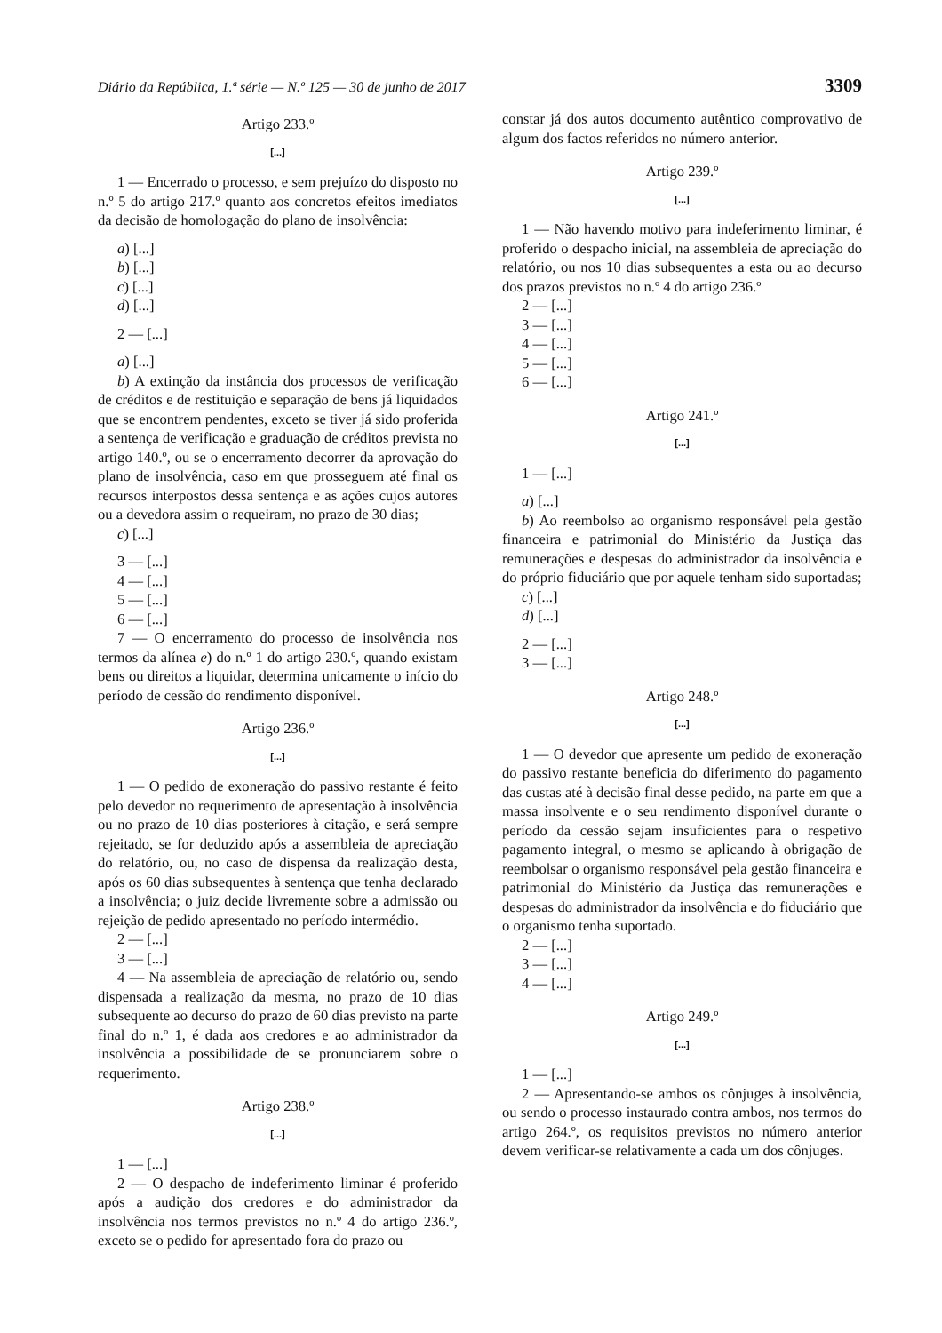Diário da República, 1.ª série — N.º 125 — 30 de junho de 2017 3309
Artigo 233.º
[...]
1 — Encerrado o processo, e sem prejuízo do disposto no n.º 5 do artigo 217.º quanto aos concretos efeitos imediatos da decisão de homologação do plano de insolvência:
a) [...]
b) [...]
c) [...]
d) [...]
2 — [...]
a) [...]
b) A extinção da instância dos processos de verificação de créditos e de restituição e separação de bens já liquidados que se encontrem pendentes, exceto se tiver já sido proferida a sentença de verificação e graduação de créditos prevista no artigo 140.º, ou se o encerramento decorrer da aprovação do plano de insolvência, caso em que prosseguem até final os recursos interpostos dessa sentença e as ações cujos autores ou a devedora assim o requeiram, no prazo de 30 dias;
c) [...]
3 — [...]
4 — [...]
5 — [...]
6 — [...]
7 — O encerramento do processo de insolvência nos termos da alínea e) do n.º 1 do artigo 230.º, quando existam bens ou direitos a liquidar, determina unicamente o início do período de cessão do rendimento disponível.
Artigo 236.º
[...]
1 — O pedido de exoneração do passivo restante é feito pelo devedor no requerimento de apresentação à insolvência ou no prazo de 10 dias posteriores à citação, e será sempre rejeitado, se for deduzido após a assembleia de apreciação do relatório, ou, no caso de dispensa da realização desta, após os 60 dias subsequentes à sentença que tenha declarado a insolvência; o juiz decide livremente sobre a admissão ou rejeição de pedido apresentado no período intermédio.
2 — [...]
3 — [...]
4 — Na assembleia de apreciação de relatório ou, sendo dispensada a realização da mesma, no prazo de 10 dias subsequente ao decurso do prazo de 60 dias previsto na parte final do n.º 1, é dada aos credores e ao administrador da insolvência a possibilidade de se pronunciarem sobre o requerimento.
Artigo 238.º
[...]
1 — [...]
2 — O despacho de indeferimento liminar é proferido após a audição dos credores e do administrador da insolvência nos termos previstos no n.º 4 do artigo 236.º, exceto se o pedido for apresentado fora do prazo ou
constar já dos autos documento autêntico comprovativo de algum dos factos referidos no número anterior.
Artigo 239.º
[...]
1 — Não havendo motivo para indeferimento liminar, é proferido o despacho inicial, na assembleia de apreciação do relatório, ou nos 10 dias subsequentes a esta ou ao decurso dos prazos previstos no n.º 4 do artigo 236.º
2 — [...]
3 — [...]
4 — [...]
5 — [...]
6 — [...]
Artigo 241.º
[...]
1 — [...]
a) [...]
b) Ao reembolso ao organismo responsável pela gestão financeira e patrimonial do Ministério da Justiça das remunerações e despesas do administrador da insolvência e do próprio fiduciário que por aquele tenham sido suportadas;
c) [...]
d) [...]
2 — [...]
3 — [...]
Artigo 248.º
[...]
1 — O devedor que apresente um pedido de exoneração do passivo restante beneficia do diferimento do pagamento das custas até à decisão final desse pedido, na parte em que a massa insolvente e o seu rendimento disponível durante o período da cessão sejam insuficientes para o respetivo pagamento integral, o mesmo se aplicando à obrigação de reembolsar o organismo responsável pela gestão financeira e patrimonial do Ministério da Justiça das remunerações e despesas do administrador da insolvência e do fiduciário que o organismo tenha suportado.
2 — [...]
3 — [...]
4 — [...]
Artigo 249.º
[...]
1 — [...]
2 — Apresentando-se ambos os cônjuges à insolvência, ou sendo o processo instaurado contra ambos, nos termos do artigo 264.º, os requisitos previstos no número anterior devem verificar-se relativamente a cada um dos cônjuges.